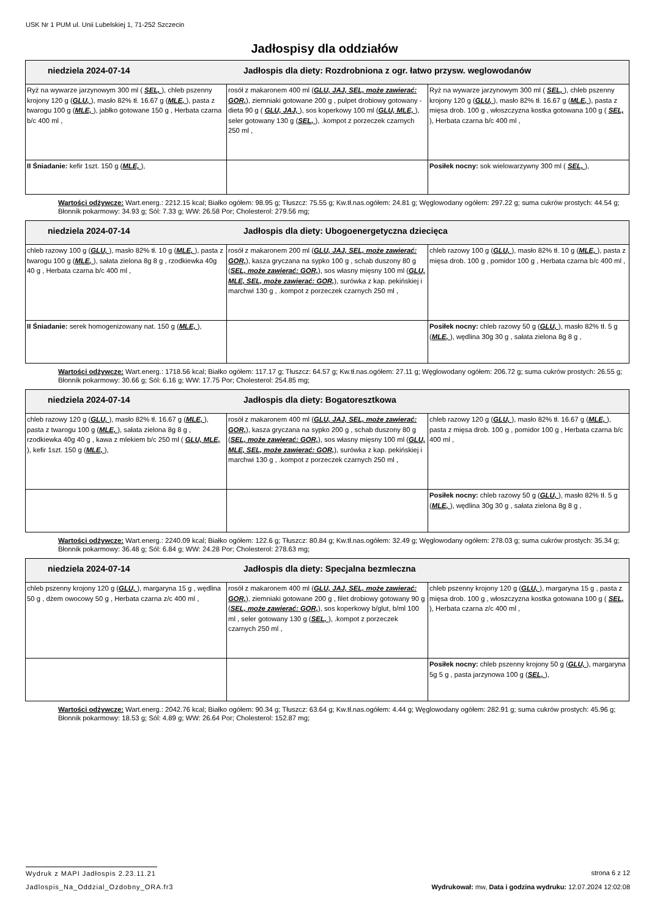USK Nr 1 PUM ul. Unii Lubelskiej 1, 71-252 Szczecin
Jadłospisy dla oddziałów
| niedziela 2024-07-14 Jadłospis dla diety: Rozdrobniona z ogr. łatwo przysw. weglowodanów | | |
| Ryż na wywarze jarzynowym 300 ml ( SEL, ), chleb pszenny krojony 120 g ( GLU, ), masło 82% tł. 16.67 g ( MLE, ), pasta z twarogu 100 g ( MLE, ), jabłko gotowane 150 g , Herbata czarna b/c 400 ml , | rosół z makaronem 400 ml ( GLU, JAJ, SEL, może zawierać: GOR, ), ziemniaki gotowane 200 g , pulpet drobiowy gotowany - dieta 90 g ( GLU, JAJ, ), sos koperkowy 100 ml ( GLU, MLE, ), seler gotowany 130 g ( SEL, ), .kompot z porzeczek czarnych 250 ml , | Ryż na wywarze jarzynowym 300 ml ( SEL, ), chleb pszenny krojony 120 g ( GLU, ), masło 82% tł. 16.67 g ( MLE, ), pasta z mięsa drob. 100 g , włoszczyzna kostka gotowana 100 g ( SEL, ), Herbata czarna b/c 400 ml , |
| II Śniadanie: kefir 1szt. 150 g ( MLE, ), | | Posiłek nocny: sok wielowarzywny 300 ml ( SEL, ), |
Wartości odżywcze: Wart.energ.: 2212.15 kcal; Białko ogółem: 98.95 g; Tłuszcz: 75.55 g; Kw.tł.nas.ogółem: 24.81 g; Węglowodany ogółem: 297.22 g; suma cukrów prostych: 44.54 g; Błonnik pokarmowy: 34.93 g; Sól: 7.33 g; WW: 26.58 Por; Cholesterol: 279.56 mg;
| niedziela 2024-07-14 Jadłospis dla diety: Ubogoenergetyczna dziecięca | | |
| chleb razowy 100 g ( GLU, ), masło 82% tł. 10 g ( MLE, ), pasta z twarogu 100 g ( MLE, ), sałata zielona 8g 8 g , rzodkiewka 40g 40 g , Herbata czarna b/c 400 ml , | rosół z makaronem 200 ml ( GLU, JAJ, SEL, może zawierać: GOR, ), kasza gryczana na sypko 100 g , schab duszony 80 g ( SEL, może zawierać: GOR, ), sos własny mięsny 100 ml ( GLU, MLE, SEL, może zawierać: GOR, ), surówka z kap. pekińskiej i marchwi 130 g , .kompot z porzeczek czarnych 250 ml , | chleb razowy 100 g ( GLU, ), masło 82% tł. 10 g ( MLE, ), pasta z mięsa drob. 100 g , pomidor 100 g , Herbata czarna b/c 400 ml , |
| II Śniadanie: serek homogenizowany nat. 150 g ( MLE, ), | | Posiłek nocny: chleb razowy 50 g ( GLU, ), masło 82% tł. 5 g ( MLE, ), wędlina 30g 30 g , sałata zielona 8g 8 g , |
Wartości odżywcze: Wart.energ.: 1718.56 kcal; Białko ogółem: 117.17 g; Tłuszcz: 64.57 g; Kw.tł.nas.ogółem: 27.11 g; Węglowodany ogółem: 206.72 g; suma cukrów prostych: 26.55 g; Błonnik pokarmowy: 30.66 g; Sól: 6.16 g; WW: 17.75 Por; Cholesterol: 254.85 mg;
| niedziela 2024-07-14 Jadłospis dla diety: Bogatoresztkowa | | |
| chleb razowy 120 g ( GLU, ), masło 82% tł. 16.67 g ( MLE, ), pasta z twarogu 100 g ( MLE, ), sałata zielona 8g 8 g , rzodkiewka 40g 40 g , kawa z mlekiem b/c 250 ml ( GLU, MLE, ), kefir 1szt. 150 g ( MLE, ), | rosół z makaronem 400 ml ( GLU, JAJ, SEL, może zawierać: GOR, ), kasza gryczana na sypko 200 g , schab duszony 80 g ( SEL, może zawierać: GOR, ), sos własny mięsny 100 ml ( GLU, MLE, SEL, może zawierać: GOR, ), surówka z kap. pekińskiej i marchwi 130 g , .kompot z porzeczek czarnych 250 ml , | chleb razowy 120 g ( GLU, ), masło 82% tł. 16.67 g ( MLE, ), pasta z mięsa drob. 100 g , pomidor 100 g , Herbata czarna b/c 400 ml , |
| | | Posiłek nocny: chleb razowy 50 g ( GLU, ), masło 82% tł. 5 g ( MLE, ), wędlina 30g 30 g , sałata zielona 8g 8 g , |
Wartości odżywcze: Wart.energ.: 2240.09 kcal; Białko ogółem: 122.6 g; Tłuszcz: 80.84 g; Kw.tł.nas.ogółem: 32.49 g; Węglowodany ogółem: 278.03 g; suma cukrów prostych: 35.34 g; Błonnik pokarmowy: 36.48 g; Sól: 6.84 g; WW: 24.28 Por; Cholesterol: 278.63 mg;
| niedziela 2024-07-14 Jadłospis dla diety: Specjalna bezmleczna | | |
| chleb pszenny krojony 120 g ( GLU, ), margaryna 15 g , wędlina 50 g , dżem owocowy 50 g , Herbata czarna z/c 400 ml , | rosół z makaronem 400 ml ( GLU, JAJ, SEL, może zawierać: GOR, ), ziemniaki gotowane 200 g , filet drobiowy gotowany 90 g ( SEL, może zawierać: GOR, ), sos koperkowy b/glut, b/ml 100 ml , seler gotowany 130 g ( SEL, ), .kompot z porzeczek czarnych 250 ml , | chleb pszenny krojony 120 g ( GLU, ), margaryna 15 g , pasta z mięsa drob. 100 g , włoszczyzna kostka gotowana 100 g ( SEL, ), Herbata czarna z/c 400 ml , |
| | | Posiłek nocny: chleb pszenny krojony 50 g ( GLU, ), margaryna 5g 5 g , pasta jarzynowa 100 g ( SEL, ), |
Wartości odżywcze: Wart.energ.: 2042.76 kcal; Białko ogółem: 90.34 g; Tłuszcz: 63.64 g; Kw.tł.nas.ogółem: 4.44 g; Węglowodany ogółem: 282.91 g; suma cukrów prostych: 45.96 g; Błonnik pokarmowy: 18.53 g; Sól: 4.89 g; WW: 26.64 Por; Cholesterol: 152.87 mg;
Wydruk z MAPI Jadłospis 2.23.11.21 strona 6 z 12
Jadlospis_Na_Oddzial_Ozdobny_ORA.fr3 Wydrukował: mw, Data i godzina wydruku: 12.07.2024 12:02:08